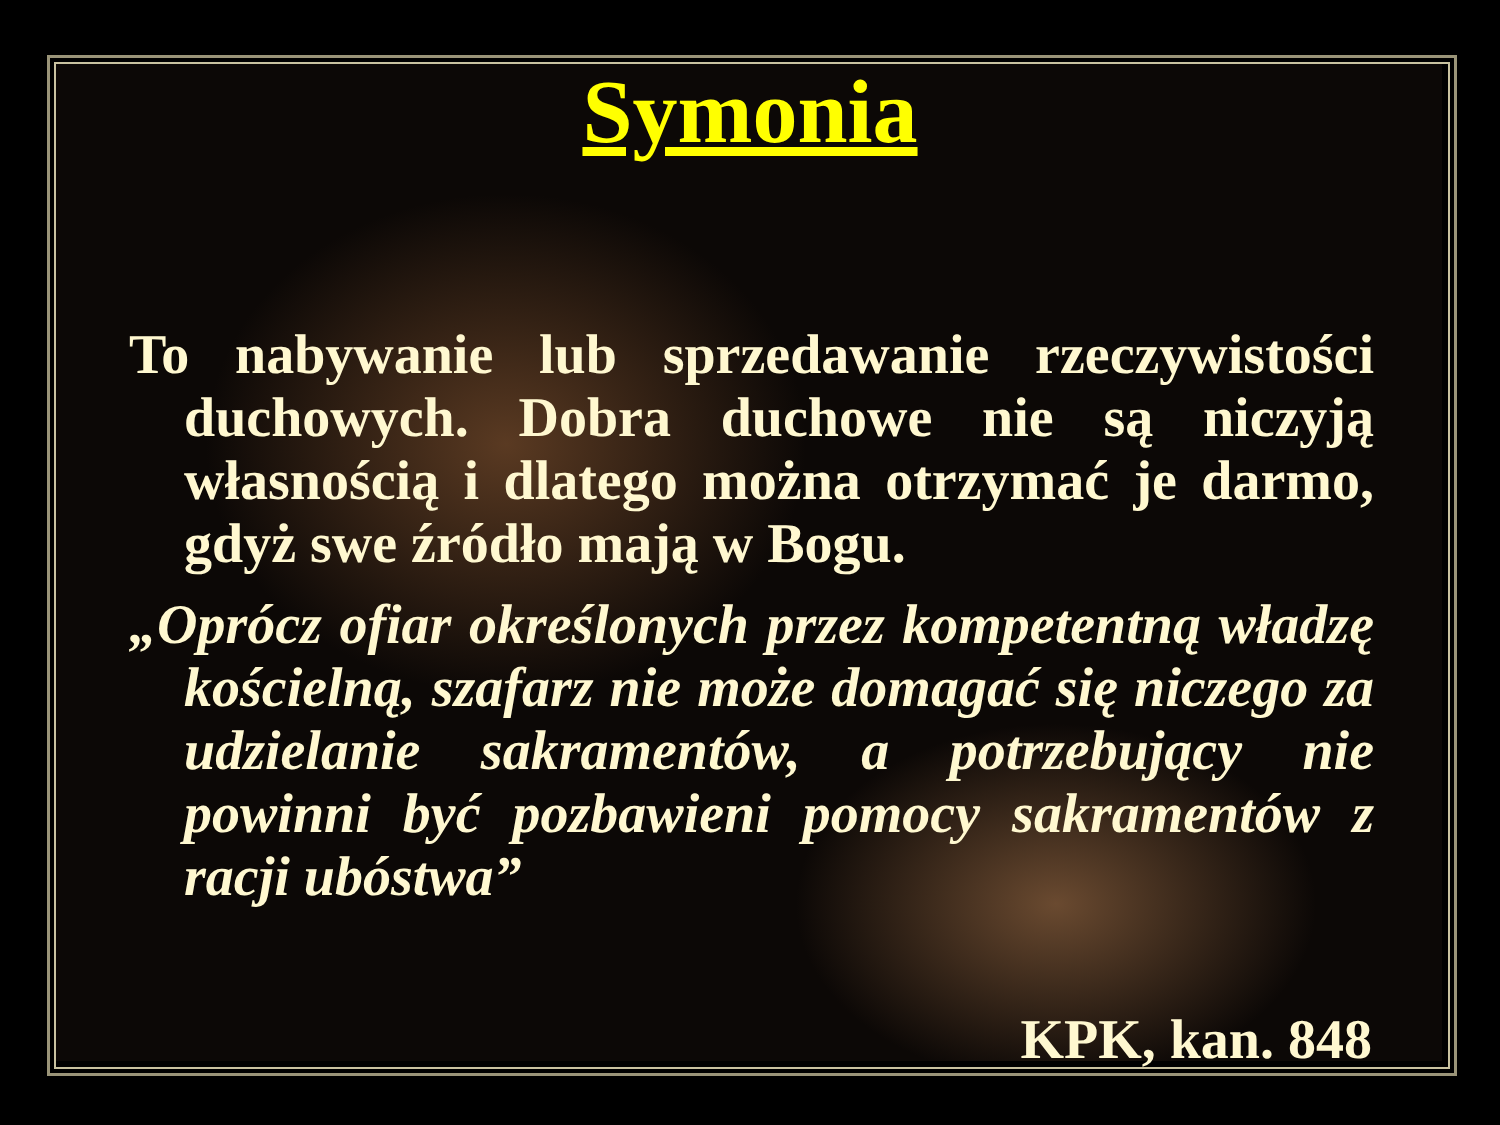Symonia
To nabywanie lub sprzedawanie rzeczywistości duchowych. Dobra duchowe nie są niczyją własnością i dlatego można otrzymać je darmo, gdyż swe źródło mają w Bogu.
„Oprócz ofiar określonych przez kompetentną władzę kościelną, szafarz nie może domagać się niczego za udzielanie sakramentów, a potrzebujący nie powinni być pozbawieni pomocy sakramentów z racji ubóstwa”
KPK, kan. 848